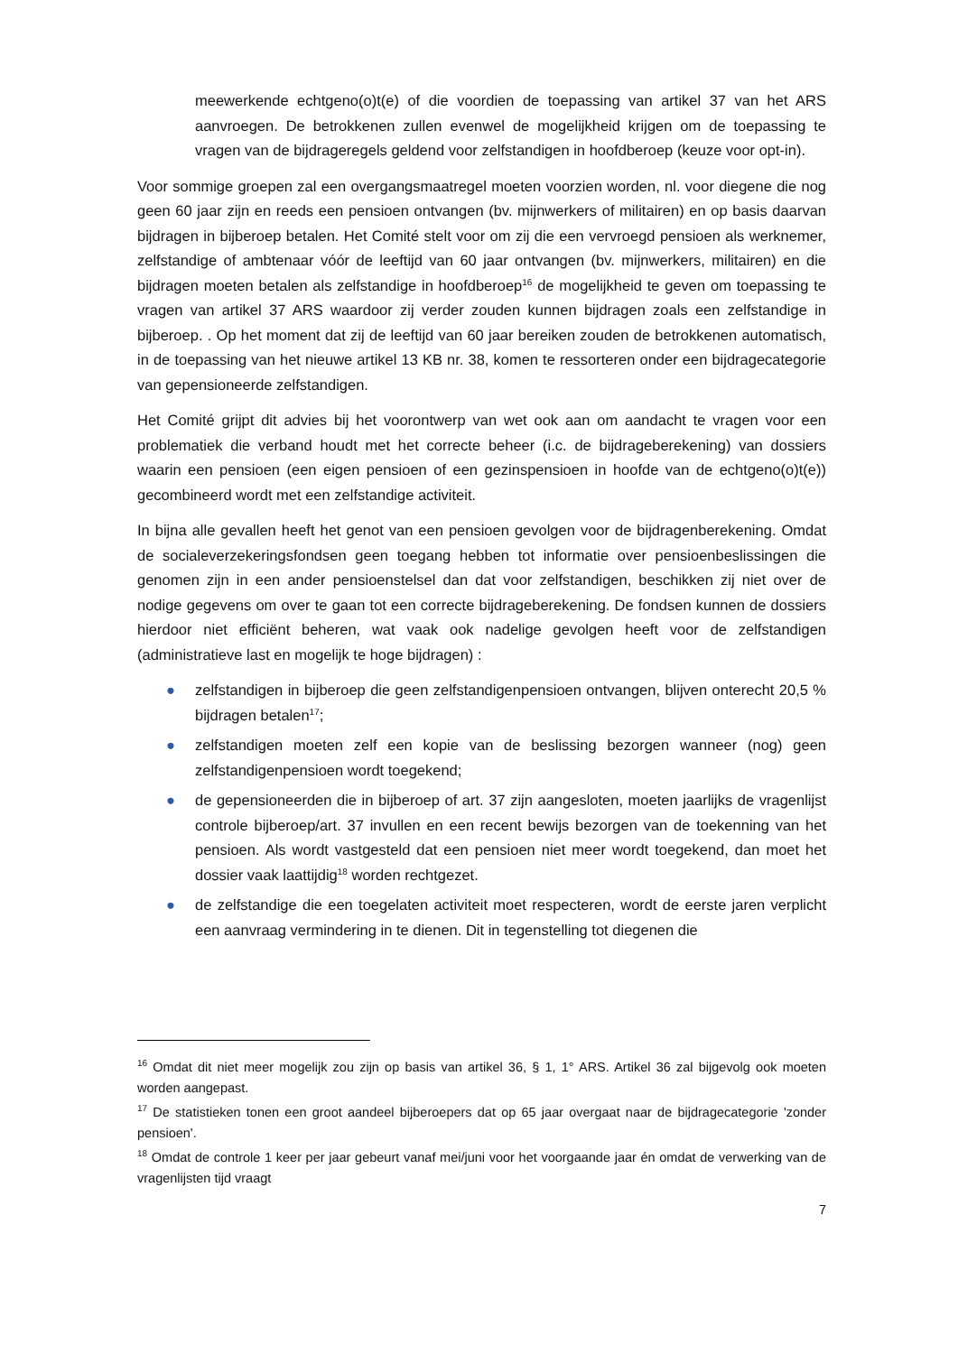meewerkende echtgeno(o)t(e) of die voordien de toepassing van artikel 37 van het ARS aanvroegen. De betrokkenen zullen evenwel de mogelijkheid krijgen om de toepassing te vragen van de bijdrageregels geldend voor zelfstandigen in hoofdberoep (keuze voor opt-in).
Voor sommige groepen zal een overgangsmaatregel moeten voorzien worden, nl. voor diegene die nog geen 60 jaar zijn en reeds een pensioen ontvangen (bv. mijnwerkers of militairen) en op basis daarvan bijdragen in bijberoep betalen. Het Comité stelt voor om zij die een vervroegd pensioen als werknemer, zelfstandige of ambtenaar vóór de leeftijd van 60 jaar ontvangen (bv. mijnwerkers, militairen) en die bijdragen moeten betalen als zelfstandige in hoofdberoep<sup>16</sup> de mogelijkheid te geven om toepassing te vragen van artikel 37 ARS waardoor zij verder zouden kunnen bijdragen zoals een zelfstandige in bijberoep. . Op het moment dat zij de leeftijd van 60 jaar bereiken zouden de betrokkenen automatisch, in de toepassing van het nieuwe artikel 13 KB nr. 38, komen te ressorteren onder een bijdragecategorie van gepensioneerde zelfstandigen.
Het Comité grijpt dit advies bij het voorontwerp van wet ook aan om aandacht te vragen voor een problematiek die verband houdt met het correcte beheer (i.c. de bijdrageberekening) van dossiers waarin een pensioen (een eigen pensioen of een gezinspensioen in hoofde van de echtgeno(o)t(e)) gecombineerd wordt met een zelfstandige activiteit.
In bijna alle gevallen heeft het genot van een pensioen gevolgen voor de bijdragenberekening. Omdat de socialeverzekeringsfondsen geen toegang hebben tot informatie over pensioenbeslissingen die genomen zijn in een ander pensioenstelsel dan dat voor zelfstandigen, beschikken zij niet over de nodige gegevens om over te gaan tot een correcte bijdrageberekening. De fondsen kunnen de dossiers hierdoor niet efficiënt beheren, wat vaak ook nadelige gevolgen heeft voor de zelfstandigen (administratieve last en mogelijk te hoge bijdragen) :
● zelfstandigen in bijberoep die geen zelfstandigenpensioen ontvangen, blijven onterecht 20,5 % bijdragen betalen<sup>17</sup>;
● zelfstandigen moeten zelf een kopie van de beslissing bezorgen wanneer (nog) geen zelfstandigenpensioen wordt toegekend;
● de gepensioneerden die in bijberoep of art. 37 zijn aangesloten, moeten jaarlijks de vragenlijst controle bijberoep/art. 37 invullen en een recent bewijs bezorgen van de toekenning van het pensioen. Als wordt vastgesteld dat een pensioen niet meer wordt toegekend, dan moet het dossier vaak laattijdig<sup>18</sup> worden rechtgezet.
● de zelfstandige die een toegelaten activiteit moet respecteren, wordt de eerste jaren verplicht een aanvraag vermindering in te dienen. Dit in tegenstelling tot diegenen die
<sup>16</sup> Omdat dit niet meer mogelijk zou zijn op basis van artikel 36, § 1, 1° ARS. Artikel 36 zal bijgevolg ook moeten worden aangepast.
<sup>17</sup> De statistieken tonen een groot aandeel bijberoepers dat op 65 jaar overgaat naar de bijdragecategorie 'zonder pensioen'.
<sup>18</sup> Omdat de controle 1 keer per jaar gebeurt vanaf mei/juni voor het voorgaande jaar én omdat de verwerking van de vragenlijsten tijd vraagt
7